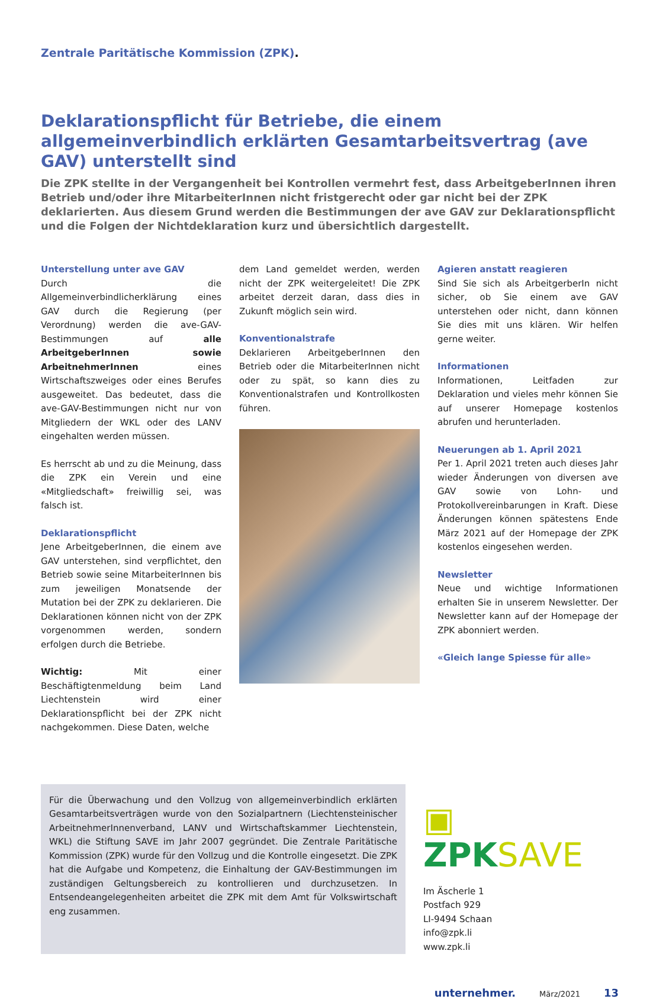Zentrale Paritätische Kommission (ZPK).
Deklarationspflicht für Betriebe, die einem allgemeinverbindlich erklärten Gesamtarbeitsvertrag (ave GAV) unterstellt sind
Die ZPK stellte in der Vergangenheit bei Kontrollen vermehrt fest, dass ArbeitgeberInnen ihren Betrieb und/oder ihre MitarbeiterInnen nicht fristgerecht oder gar nicht bei der ZPK deklarierten. Aus diesem Grund werden die Bestimmungen der ave GAV zur Deklarationspflicht und die Folgen der Nichtdeklaration kurz und übersichtlich dargestellt.
Unterstellung unter ave GAV
Durch die Allgemeinverbindlicherklärung eines GAV durch die Regierung (per Verordnung) werden die ave-GAV-Bestimmungen auf alle ArbeitgeberInnen sowie ArbeitnehmerInnen eines Wirtschaftszweiges oder eines Berufes ausgeweitet. Das bedeutet, dass die ave-GAV-Bestimmungen nicht nur von Mitgliedern der WKL oder des LANV eingehalten werden müssen.
Es herrscht ab und zu die Meinung, dass die ZPK ein Verein und eine «Mitgliedschaft» freiwillig sei, was falsch ist.
Deklarationspflicht
Jene ArbeitgeberInnen, die einem ave GAV unterstehen, sind verpflichtet, den Betrieb sowie seine MitarbeiterInnen bis zum jeweiligen Monatsende der Mutation bei der ZPK zu deklarieren. Die Deklarationen können nicht von der ZPK vorgenommen werden, sondern erfolgen durch die Betriebe.
Wichtig: Mit einer Beschäftigtenmeldung beim Land Liechtenstein wird einer Deklarationspflicht bei der ZPK nicht nachgekommen. Diese Daten, welche
dem Land gemeldet werden, werden nicht der ZPK weitergeleitet! Die ZPK arbeitet derzeit daran, dass dies in Zukunft möglich sein wird.
Konventionalstrafe
Deklarieren ArbeitgeberInnen den Betrieb oder die MitarbeiterInnen nicht oder zu spät, so kann dies zu Konventionalstrafen und Kontrollkosten führen.
Agieren anstatt reagieren
Sind Sie sich als ArbeitgerberIn nicht sicher, ob Sie einem ave GAV unterstehen oder nicht, dann können Sie dies mit uns klären. Wir helfen gerne weiter.
Informationen
Informationen, Leitfaden zur Deklaration und vieles mehr können Sie auf unserer Homepage kostenlos abrufen und herunterladen.
Neuerungen ab 1. April 2021
Per 1. April 2021 treten auch dieses Jahr wieder Änderungen von diversen ave GAV sowie von Lohn- und Protokollvereinbarungen in Kraft. Diese Änderungen können spätestens Ende März 2021 auf der Homepage der ZPK kostenlos eingesehen werden.
Newsletter
Neue und wichtige Informationen erhalten Sie in unserem Newsletter. Der Newsletter kann auf der Homepage der ZPK abonniert werden.
«Gleich lange Spiesse für alle»
Für die Überwachung und den Vollzug von allgemeinverbindlich erklärten Gesamtarbeitsverträgen wurde von den Sozialpartnern (Liechtensteinischer ArbeitnehmerInnenverband, LANV und Wirtschaftskammer Liechtenstein, WKL) die Stiftung SAVE im Jahr 2007 gegründet. Die Zentrale Paritätische Kommission (ZPK) wurde für den Vollzug und die Kontrolle eingesetzt. Die ZPK hat die Aufgabe und Kompetenz, die Einhaltung der GAV-Bestimmungen im zuständigen Geltungsbereich zu kontrollieren und durchzusetzen. In Entsendeangelegenheiten arbeitet die ZPK mit dem Amt für Volkswirtschaft eng zusammen.
▣ ZPK SAVE
Im Äscherle 1
Postfach 929
LI-9494 Schaan
info@zpk.li
www.zpk.li
unternehmer. März/2021 13